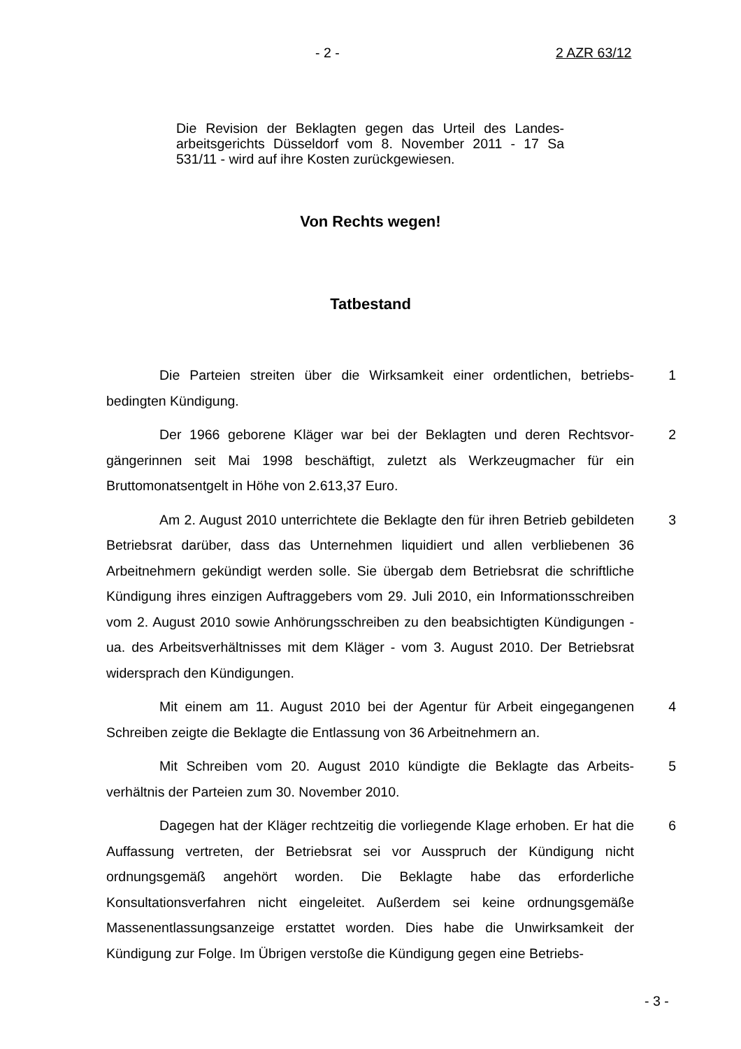- 2 - 2 AZR 63/12
Die Revision der Beklagten gegen das Urteil des Landes­arbeitsgerichts Düsseldorf vom 8. November 2011 - 17 Sa 531/11 - wird auf ihre Kosten zurückgewiesen.
Von Rechts wegen!
Tatbestand
Die Parteien streiten über die Wirksamkeit einer ordentlichen, betriebs­bedingten Kündigung.
1
Der 1966 geborene Kläger war bei der Beklagten und deren Rechtsvor­gängerinnen seit Mai 1998 beschäftigt, zuletzt als Werkzeugmacher für ein Bruttomonatsentgelt in Höhe von 2.613,37 Euro.
2
Am 2. August 2010 unterrichtete die Beklagte den für ihren Betrieb ge­bildeten Betriebsrat darüber, dass das Unternehmen liquidiert und allen verblie­benen 36 Arbeitnehmern gekündigt werden solle. Sie übergab dem Betriebsrat die schriftliche Kündigung ihres einzigen Auftraggebers vom 29. Juli 2010, ein Informationsschreiben vom 2. August 2010 sowie Anhörungsschreiben zu den beabsichtigten Kündigungen - ua. des Arbeitsverhältnisses mit dem Kläger - vom 3. August 2010. Der Betriebsrat widersprach den Kündigungen.
3
Mit einem am 11. August 2010 bei der Agentur für Arbeit eingegange­nen Schreiben zeigte die Beklagte die Entlassung von 36 Arbeitnehmern an.
4
Mit Schreiben vom 20. August 2010 kündigte die Beklagte das Arbeits­verhältnis der Parteien zum 30. November 2010.
5
Dagegen hat der Kläger rechtzeitig die vorliegende Klage erhoben. Er hat die Auffassung vertreten, der Betriebsrat sei vor Ausspruch der Kündigung nicht ordnungsgemäß angehört worden. Die Beklagte habe das erforderliche Konsultationsverfahren nicht eingeleitet. Außerdem sei keine ordnungsgemäße Massenentlassungsanzeige erstattet worden. Dies habe die Unwirksamkeit der Kündigung zur Folge. Im Übrigen verstoße die Kündigung gegen eine Betriebs-
6
- 3 -